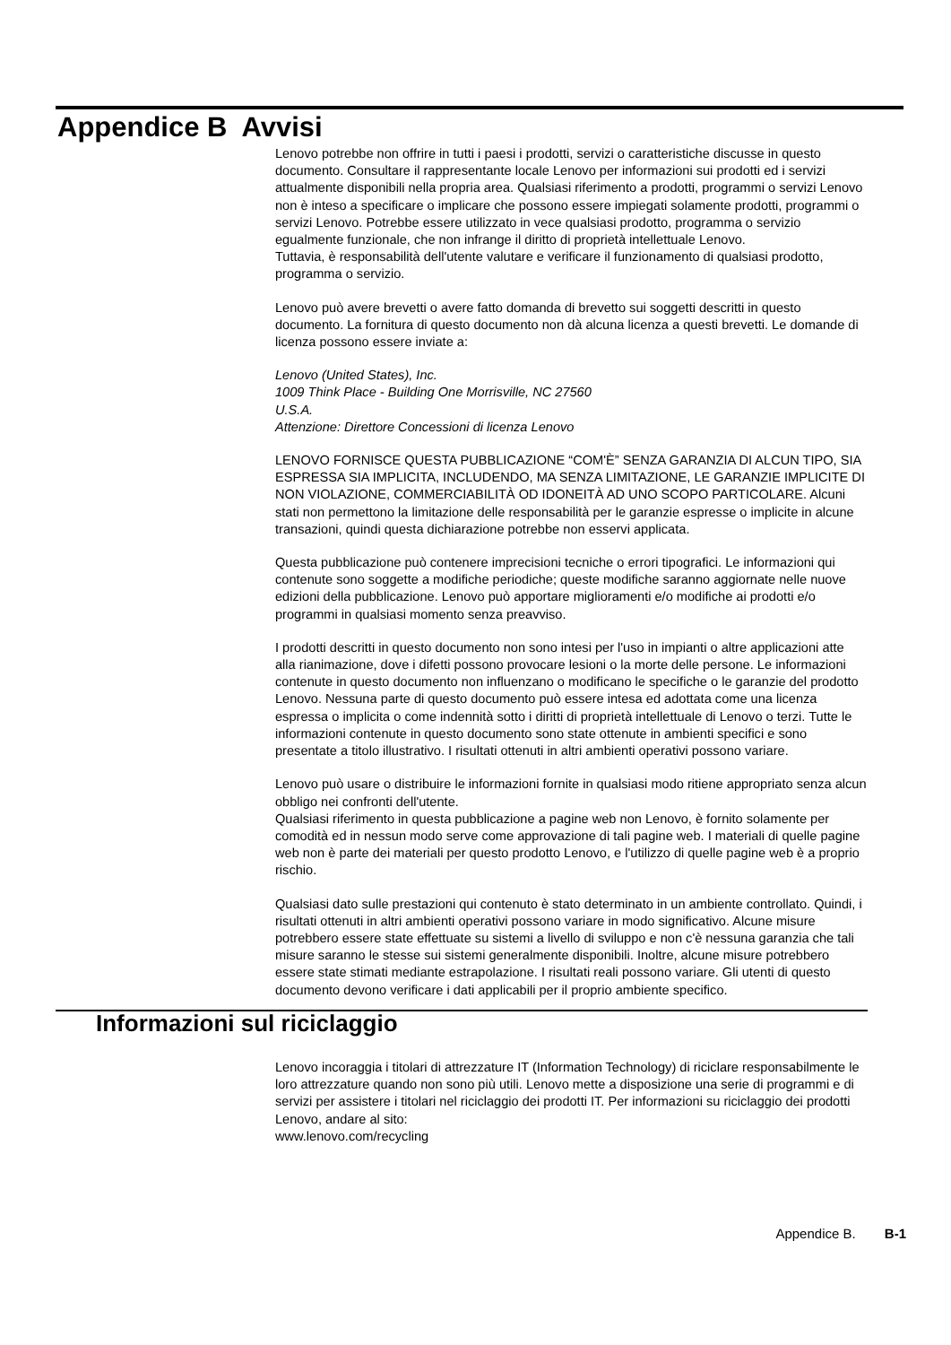Appendice B Avvisi
Lenovo potrebbe non offrire in tutti i paesi i prodotti, servizi o caratteristiche discusse in questo documento. Consultare il rappresentante locale Lenovo per informazioni sui prodotti ed i servizi attualmente disponibili nella propria area. Qualsiasi riferimento a prodotti, programmi o servizi Lenovo non è inteso a specificare o implicare che possono essere impiegati solamente prodotti, programmi o servizi Lenovo. Potrebbe essere utilizzato in vece qualsiasi prodotto, programma o servizio egualmente funzionale, che non infrange il diritto di proprietà intellettuale Lenovo.
Tuttavia, è responsabilità dell'utente valutare e verificare il funzionamento di qualsiasi prodotto, programma o servizio.
Lenovo può avere brevetti o avere fatto domanda di brevetto sui soggetti descritti in questo documento. La fornitura di questo documento non dà alcuna licenza a questi brevetti. Le domande di licenza possono essere inviate a:
Lenovo (United States), Inc.
1009 Think Place - Building One Morrisville, NC 27560
U.S.A.
Attenzione: Direttore Concessioni di licenza Lenovo
LENOVO FORNISCE QUESTA PUBBLICAZIONE “COM'È” SENZA GARANZIA DI ALCUN TIPO, SIA ESPRESSA SIA IMPLICITA, INCLUDENDO, MA SENZA LIMITAZIONE, LE GARANZIE IMPLICITE DI NON VIOLAZIONE, COMMERCIABILITÀ OD IDONEITÀ AD UNO SCOPO PARTICOLARE. Alcuni stati non permettono la limitazione delle responsabilità per le garanzie espresse o implicite in alcune transazioni, quindi questa dichiarazione potrebbe non esservi applicata.
Questa pubblicazione può contenere imprecisioni tecniche o errori tipografici. Le informazioni qui contenute sono soggette a modifiche periodiche; queste modifiche saranno aggiornate nelle nuove edizioni della pubblicazione. Lenovo può apportare miglioramenti e/o modifiche ai prodotti e/o programmi in qualsiasi momento senza preavviso.
I prodotti descritti in questo documento non sono intesi per l'uso in impianti o altre applicazioni atte alla rianimazione, dove i difetti possono provocare lesioni o la morte delle persone. Le informazioni contenute in questo documento non influenzano o modificano le specifiche o le garanzie del prodotto Lenovo. Nessuna parte di questo documento può essere intesa ed adottata come una licenza espressa o implicita o come indennità sotto i diritti di proprietà intellettuale di Lenovo o terzi. Tutte le informazioni contenute in questo documento sono state ottenute in ambienti specifici e sono presentate a titolo illustrativo. I risultati ottenuti in altri ambienti operativi possono variare.
Lenovo può usare o distribuire le informazioni fornite in qualsiasi modo ritiene appropriato senza alcun obbligo nei confronti dell'utente.
Qualsiasi riferimento in questa pubblicazione a pagine web non Lenovo, è fornito solamente per comodità ed in nessun modo serve come approvazione di tali pagine web. I materiali di quelle pagine web non è parte dei materiali per questo prodotto Lenovo, e l'utilizzo di quelle pagine web è a proprio rischio.
Qualsiasi dato sulle prestazioni qui contenuto è stato determinato in un ambiente controllato. Quindi, i risultati ottenuti in altri ambienti operativi possono variare in modo significativo. Alcune misure potrebbero essere state effettuate su sistemi a livello di sviluppo e non c'è nessuna garanzia che tali misure saranno le stesse sui sistemi generalmente disponibili. Inoltre, alcune misure potrebbero essere state stimati mediante estrapolazione. I risultati reali possono variare. Gli utenti di questo documento devono verificare i dati applicabili per il proprio ambiente specifico.
Informazioni sul riciclaggio
Lenovo incoraggia i titolari di attrezzature IT (Information Technology) di riciclare responsabilmente le loro attrezzature quando non sono più utili. Lenovo mette a disposizione una serie di programmi e di servizi per assistere i titolari nel riciclaggio dei prodotti IT. Per informazioni su riciclaggio dei prodotti Lenovo, andare al sito:
www.lenovo.com/recycling
Appendice B. B-1